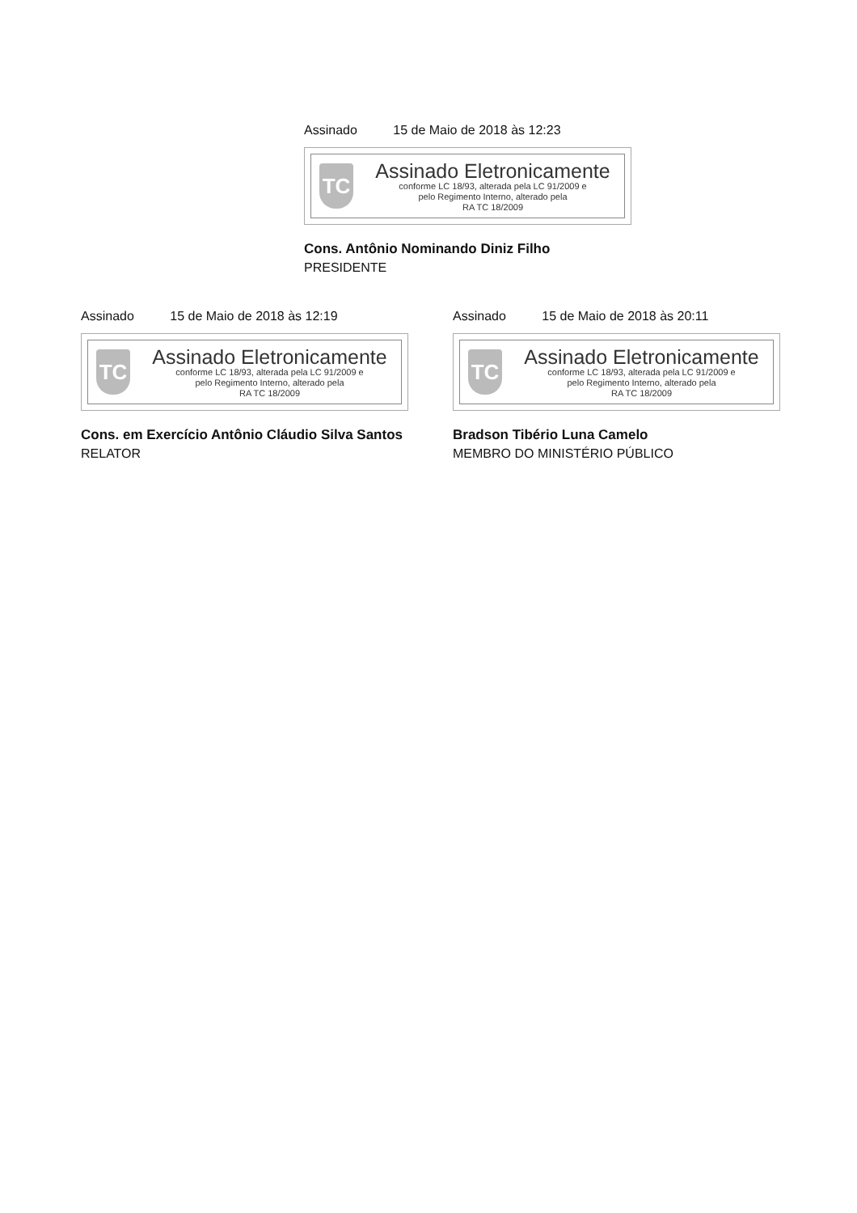Assinado 15 de Maio de 2018 às 12:23
TC
Assinado Eletronicamente
conforme LC 18/93, alterada pela LC 91/2009 e
pelo Regimento Interno, alterado pela
RA TC 18/2009
Cons. Antônio Nominando Diniz Filho
PRESIDENTE
Assinado 15 de Maio de 2018 às 12:19
TC
Assinado Eletronicamente
conforme LC 18/93, alterada pela LC 91/2009 e
pelo Regimento Interno, alterado pela
RA TC 18/2009
Cons. em Exercício Antônio Cláudio Silva Santos
RELATOR
Assinado 15 de Maio de 2018 às 20:11
TC
Assinado Eletronicamente
conforme LC 18/93, alterada pela LC 91/2009 e
pelo Regimento Interno, alterado pela
RA TC 18/2009
Bradson Tibério Luna Camelo
MEMBRO DO MINISTÉRIO PÚBLICO